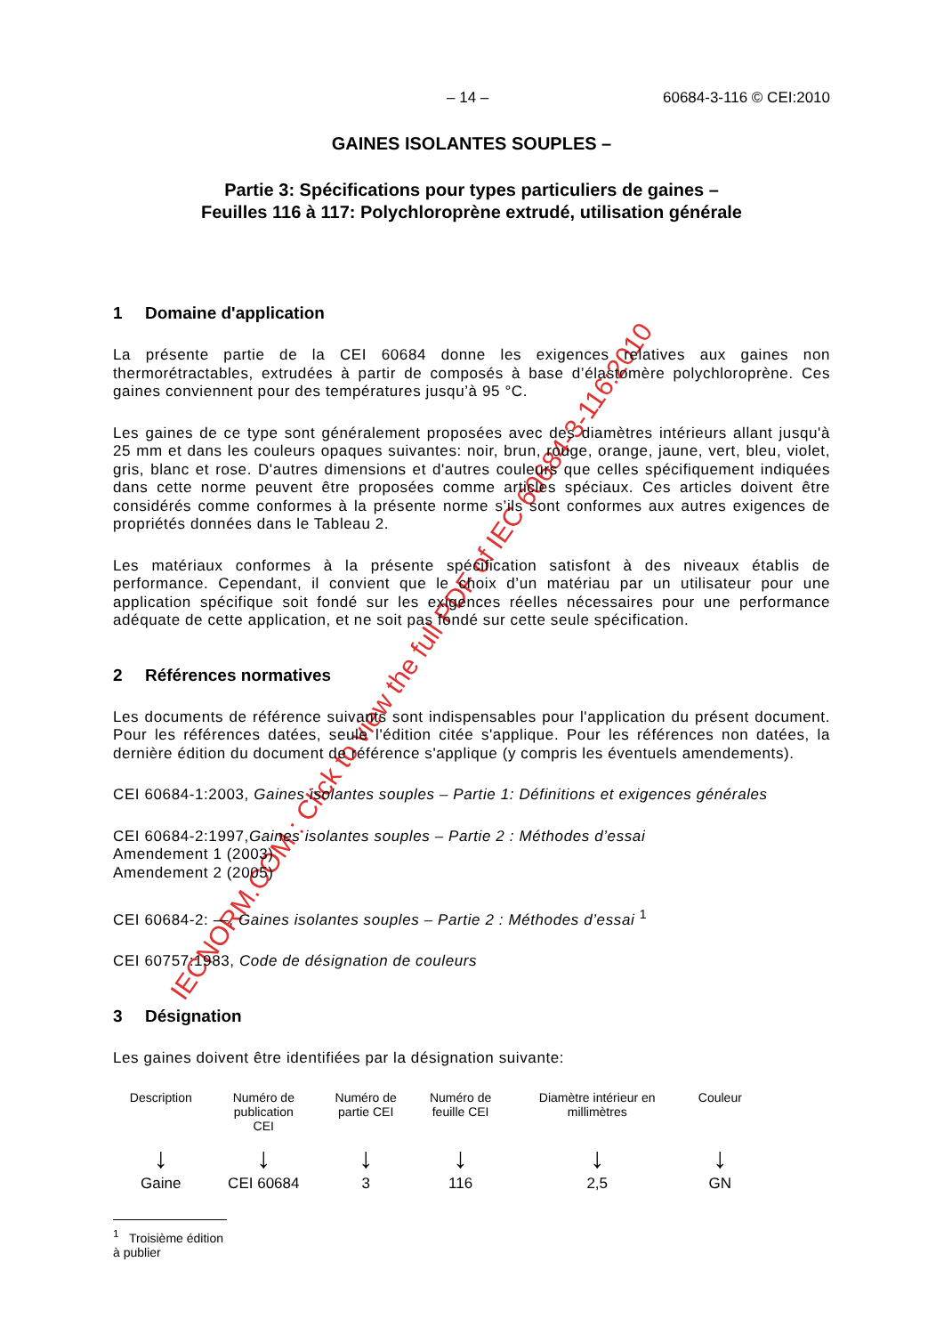IECNORM.COM : Click to view the full PDF of IEC 60684-3-116:2010
– 14 – 60684-3-116 © CEI:2010
GAINES ISOLANTES SOUPLES –
Partie 3: Spécifications pour types particuliers de gaines –
Feuilles 116 à 117: Polychloroprène extrudé, utilisation générale
1 Domaine d'application
La présente partie de la CEI 60684 donne les exigences relatives aux gaines non thermorétractables, extrudées à partir de composés à base d’élastomère polychloroprène. Ces gaines conviennent pour des températures jusqu’à 95 °C.
Les gaines de ce type sont généralement proposées avec des diamètres intérieurs allant jusqu'à 25 mm et dans les couleurs opaques suivantes: noir, brun, rouge, orange, jaune, vert, bleu, violet, gris, blanc et rose. D'autres dimensions et d'autres couleurs que celles spécifiquement indiquées dans cette norme peuvent être proposées comme articles spéciaux. Ces articles doivent être considérés comme conformes à la présente norme s’ils sont conformes aux autres exigences de propriétés données dans le Tableau 2.
Les matériaux conformes à la présente spécification satisfont à des niveaux établis de performance. Cependant, il convient que le choix d’un matériau par un utilisateur pour une application spécifique soit fondé sur les exigences réelles nécessaires pour une performance adéquate de cette application, et ne soit pas fondé sur cette seule spécification.
2 Références normatives
Les documents de référence suivants sont indispensables pour l'application du présent document. Pour les références datées, seule l'édition citée s'applique. Pour les références non datées, la dernière édition du document de référence s'applique (y compris les éventuels amendements).
CEI 60684-1:2003, Gaines isolantes souples – Partie 1: Définitions et exigences générales
CEI 60684-2:1997,Gaines isolantes souples – Partie 2 : Méthodes d’essai
Amendement 1 (2003)
Amendement 2 (2005)
CEI 60684-2: —, Gaines isolantes souples – Partie 2 : Méthodes d’essai <sup>1</sup>
CEI 60757:1983, Code de désignation de couleurs
3 Désignation
Les gaines doivent être identifiées par la désignation suivante:
| Description | Numéro de publication CEI | Numéro de partie CEI | Numéro de feuille CEI | Diamètre intérieur en millimètres | Couleur |
| ↓ | ↓ | ↓ | ↓ | ↓ | ↓ |
| Gaine | CEI 60684 | 3 | 116 | 2,5 | GN |
<sup>1</sup> Troisième édition à publier